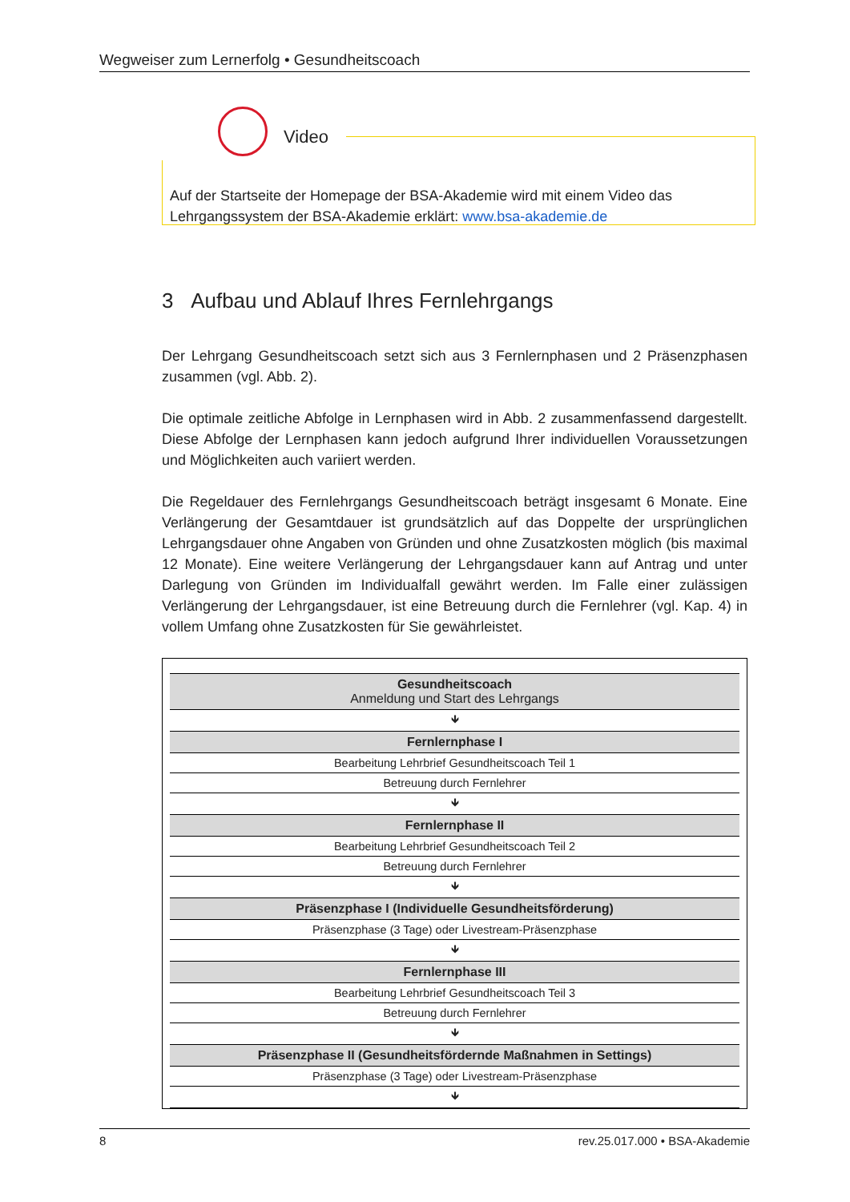Wegweiser zum Lernerfolg • Gesundheitscoach
Auf der Startseite der Homepage der BSA-Akademie wird mit einem Video das Lehrgangssystem der BSA-Akademie erklärt: www.bsa-akademie.de
Video
3 Aufbau und Ablauf Ihres Fernlehrgangs
Der Lehrgang Gesundheitscoach setzt sich aus 3 Fernlernphasen und 2 Präsenzphasen zusammen (vgl. Abb. 2).
Die optimale zeitliche Abfolge in Lernphasen wird in Abb. 2 zusammenfassend dargestellt. Diese Abfolge der Lernphasen kann jedoch aufgrund Ihrer individuellen Voraussetzungen und Möglichkeiten auch variiert werden.
Die Regeldauer des Fernlehrgangs Gesundheitscoach beträgt insgesamt 6 Monate. Eine Verlängerung der Gesamtdauer ist grundsätzlich auf das Doppelte der ursprünglichen Lehrgangsdauer ohne Angaben von Gründen und ohne Zusatzkosten möglich (bis maximal 12 Monate). Eine weitere Verlängerung der Lehrgangsdauer kann auf Antrag und unter Darlegung von Gründen im Individualfall gewährt werden. Im Falle einer zulässigen Verlängerung der Lehrgangsdauer, ist eine Betreuung durch die Fernlehrer (vgl. Kap. 4) in vollem Umfang ohne Zusatzkosten für Sie gewährleistet.
| Gesundheitscoach Anmeldung und Start des Lehrgangs |
| 🡻 |
| Fernlernphase I |
| Bearbeitung Lehrbrief Gesundheitscoach Teil 1 |
| Betreuung durch Fernlehrer |
| 🡻 |
| Fernlernphase II |
| Bearbeitung Lehrbrief Gesundheitscoach Teil 2 |
| Betreuung durch Fernlehrer |
| 🡻 |
| Präsenzphase I (Individuelle Gesundheitsförderung) |
| Präsenzphase (3 Tage) oder Livestream-Präsenzphase |
| 🡻 |
| Fernlernphase III |
| Bearbeitung Lehrbrief Gesundheitscoach Teil 3 |
| Betreuung durch Fernlehrer |
| 🡻 |
| Präsenzphase II (Gesundheitsfördernde Maßnahmen in Settings) |
| Präsenzphase (3 Tage) oder Livestream-Präsenzphase |
| 🡻 |
8 rev.25.017.000 • BSA-Akademie